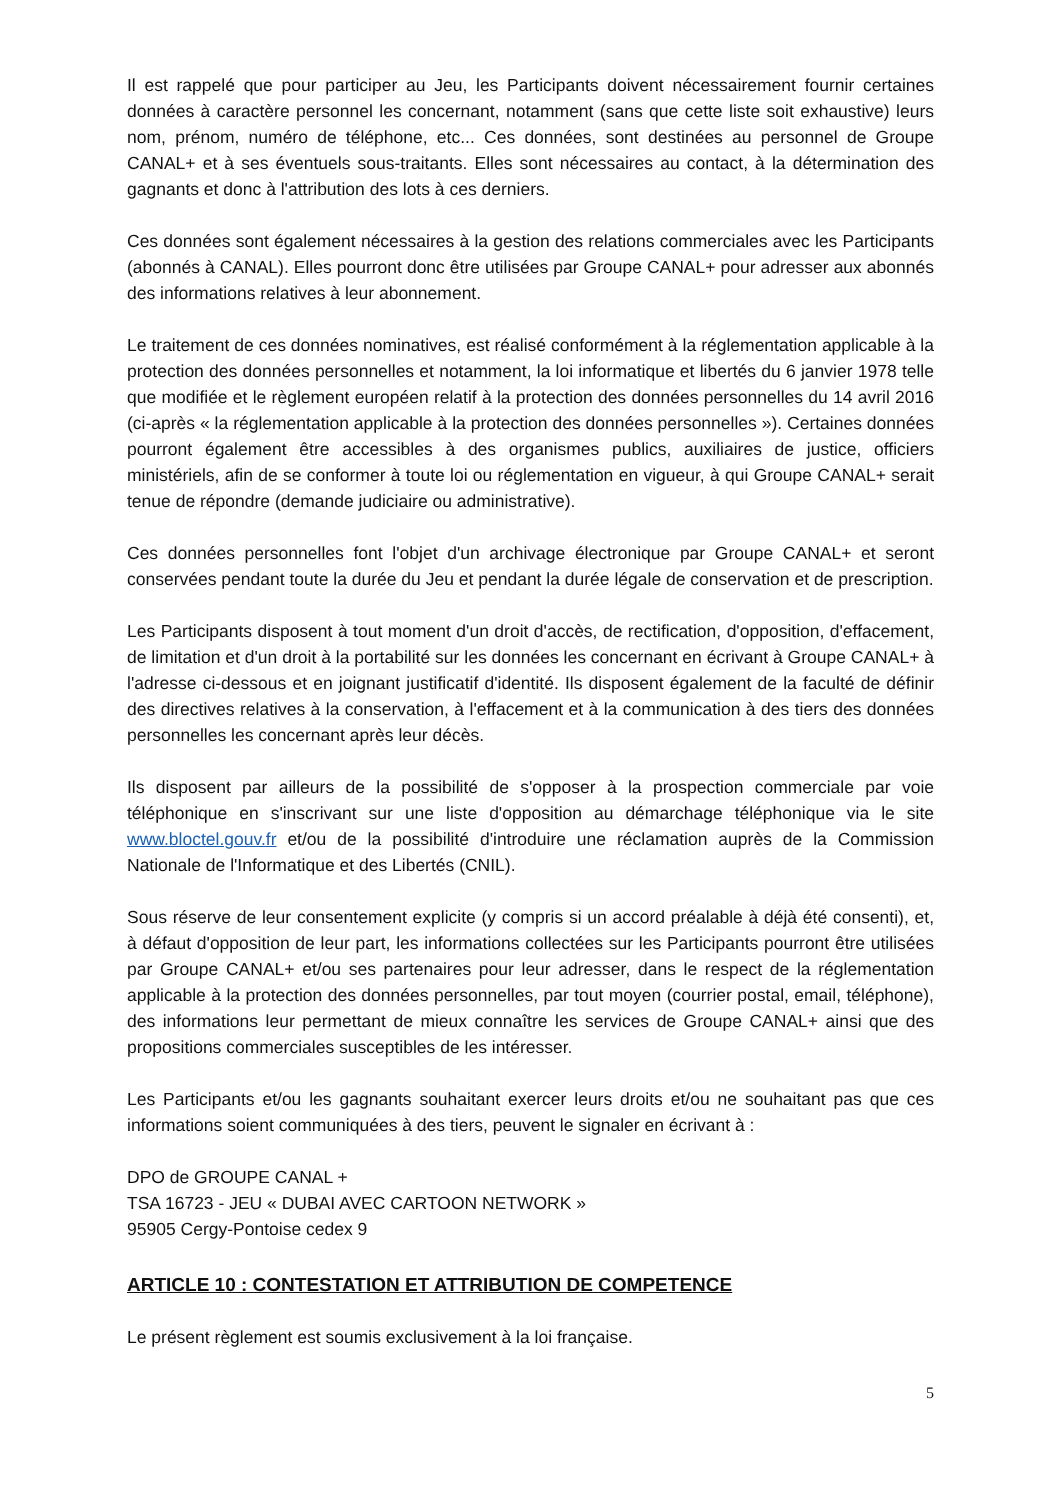Il est rappelé que pour participer au Jeu, les Participants doivent nécessairement fournir certaines données à caractère personnel les concernant, notamment (sans que cette liste soit exhaustive) leurs nom, prénom, numéro de téléphone, etc... Ces données, sont destinées au personnel de Groupe CANAL+ et à ses éventuels sous-traitants. Elles sont nécessaires au contact, à la détermination des gagnants et donc à l'attribution des lots à ces derniers.
Ces données sont également nécessaires à la gestion des relations commerciales avec les Participants (abonnés à CANAL). Elles pourront donc être utilisées par Groupe CANAL+ pour adresser aux abonnés des informations relatives à leur abonnement.
Le traitement de ces données nominatives, est réalisé conformément à la réglementation applicable à la protection des données personnelles et notamment, la loi informatique et libertés du 6 janvier 1978 telle que modifiée et le règlement européen relatif à la protection des données personnelles du 14 avril 2016 (ci-après « la réglementation applicable à la protection des données personnelles »). Certaines données pourront également être accessibles à des organismes publics, auxiliaires de justice, officiers ministériels, afin de se conformer à toute loi ou réglementation en vigueur, à qui Groupe CANAL+ serait tenue de répondre (demande judiciaire ou administrative).
Ces données personnelles font l'objet d'un archivage électronique par Groupe CANAL+ et seront conservées pendant toute la durée du Jeu et pendant la durée légale de conservation et de prescription.
Les Participants disposent à tout moment d'un droit d'accès, de rectification, d'opposition, d'effacement, de limitation et d'un droit à la portabilité sur les données les concernant en écrivant à Groupe CANAL+ à l'adresse ci-dessous et en joignant justificatif d'identité. Ils disposent également de la faculté de définir des directives relatives à la conservation, à l'effacement et à la communication à des tiers des données personnelles les concernant après leur décès.
Ils disposent par ailleurs de la possibilité de s'opposer à la prospection commerciale par voie téléphonique en s'inscrivant sur une liste d'opposition au démarchage téléphonique via le site www.bloctel.gouv.fr et/ou de la possibilité d'introduire une réclamation auprès de la Commission Nationale de l'Informatique et des Libertés (CNIL).
Sous réserve de leur consentement explicite (y compris si un accord préalable à déjà été consenti), et, à défaut d'opposition de leur part, les informations collectées sur les Participants pourront être utilisées par Groupe CANAL+ et/ou ses partenaires pour leur adresser, dans le respect de la réglementation applicable à la protection des données personnelles, par tout moyen (courrier postal, email, téléphone), des informations leur permettant de mieux connaître les services de Groupe CANAL+ ainsi que des propositions commerciales susceptibles de les intéresser.
Les Participants et/ou les gagnants souhaitant exercer leurs droits et/ou ne souhaitant pas que ces informations soient communiquées à des tiers, peuvent le signaler en écrivant à :
DPO de GROUPE CANAL +
TSA 16723 - JEU « DUBAI AVEC CARTOON NETWORK »
95905 Cergy-Pontoise cedex 9
ARTICLE 10 : CONTESTATION ET ATTRIBUTION DE COMPETENCE
Le présent règlement est soumis exclusivement à la loi française.
5